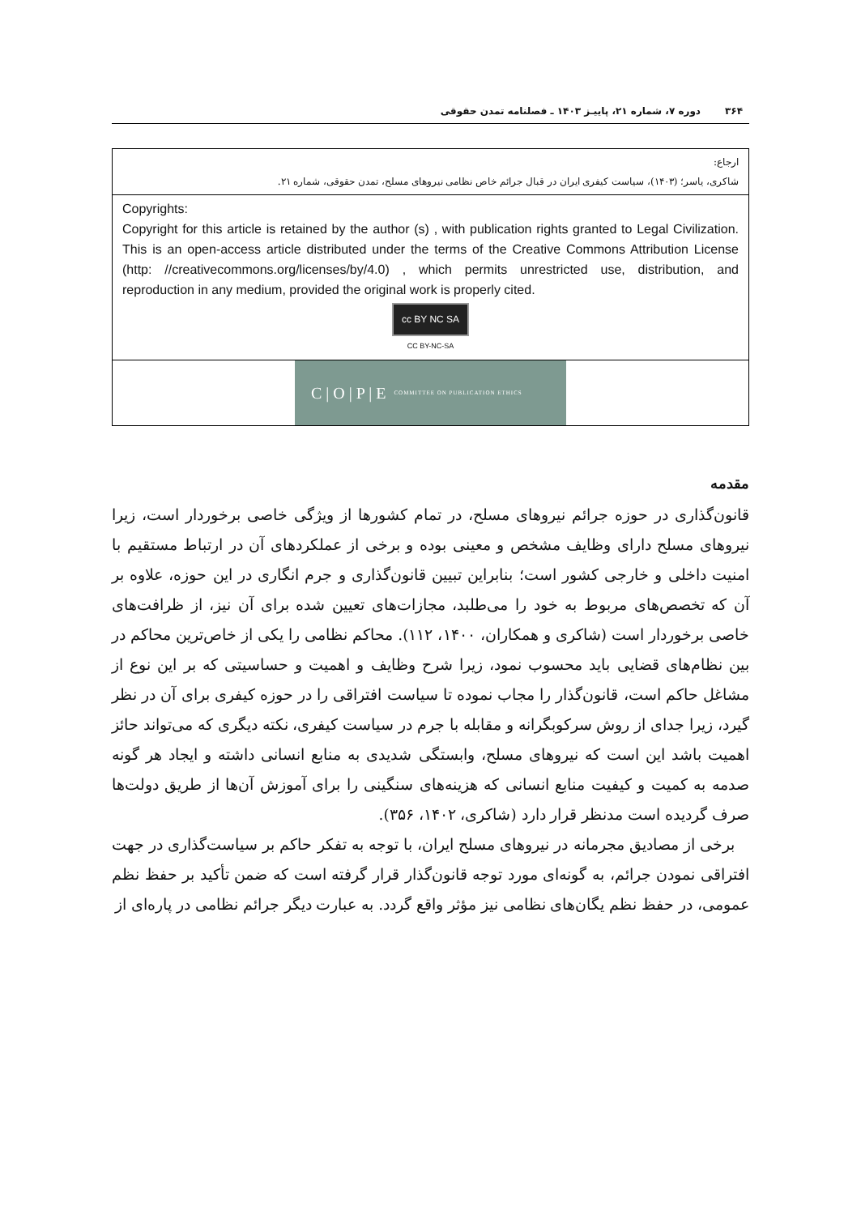۳۶۴ دوره ۷، شماره ۲۱، پاییـز ۱۴۰۳ ـ فصلنامه تمدن حقوقی
| ارجاع: شاکری، یاسر؛ (۱۴۰۳)، سیاست کیفری ایران در قبال جرائم خاص نظامی نیروهای مسلح، تمدن حقوقی، شماره ۲۱. |
| Copyrights: Copyright for this article is retained by the author (s) , with publication rights granted to Legal Civilization. This is an open-access article distributed under the terms of the Creative Commons Attribution License (http: //creativecommons.org/licenses/by/4.0) , which permits unrestricted use, distribution, and reproduction in any medium, provided the original work is properly cited. cc BY NC SA CC BY-NC-SA |
| C / O / P / E COMMITTEE ON PUBLICATION ETHICS |
مقدمه
قانون‌گذاری در حوزه جرائم نیروهای مسلح، در تمام کشورها از ویژگی خاصی برخوردار است، زیرا نیروهای مسلح دارای وظایف مشخص و معینی بوده و برخی از عملکردهای آن در ارتباط مستقیم با امنیت داخلی و خارجی کشور است؛ بنابراین تبیین قانون‌گذاری و جرم انگاری در این حوزه، علاوه بر آن که تخصص‌های مربوط به خود را می‌طلبد، مجازات‌های تعیین شده برای آن نیز، از ظرافت‌های خاصی برخوردار است (شاکری و همکاران، ۱۴۰۰، ۱۱۲). محاکم نظامی را یکی از خاص‌ترین محاکم در بین نظام‌های قضایی باید محسوب نمود، زیرا شرح وظایف و اهمیت و حساسیتی که بر این نوع از مشاغل حاکم است، قانون‌گذار را مجاب نموده تا سیاست افتراقی را در حوزه کیفری برای آن در نظر گیرد، زیرا جدای از روش سرکوبگرانه و مقابله با جرم در سیاست کیفری، نکته دیگری که می‌تواند حائز اهمیت باشد این است که نیروهای مسلح، وابستگی شدیدی به منابع انسانی داشته و ایجاد هر گونه صدمه به کمیت و کیفیت منابع انسانی که هزینه‌های سنگینی را برای آموزش آن‌ها از طریق دولت‌ها صرف گردیده است مدنظر قرار دارد (شاکری، ۱۴۰۲، ۳۵۶).
برخی از مصادیق مجرمانه در نیروهای مسلح ایران، با توجه به تفکر حاکم بر سیاست‌گذاری در جهت افتراقی نمودن جرائم، به گونه‌ای مورد توجه قانون‌گذار قرار گرفته است که ضمن تأکید بر حفظ نظم عمومی، در حفظ نظم یگان‌های نظامی نیز مؤثر واقع گردد. به عبارت دیگر جرائم نظامی در پاره‌ای از